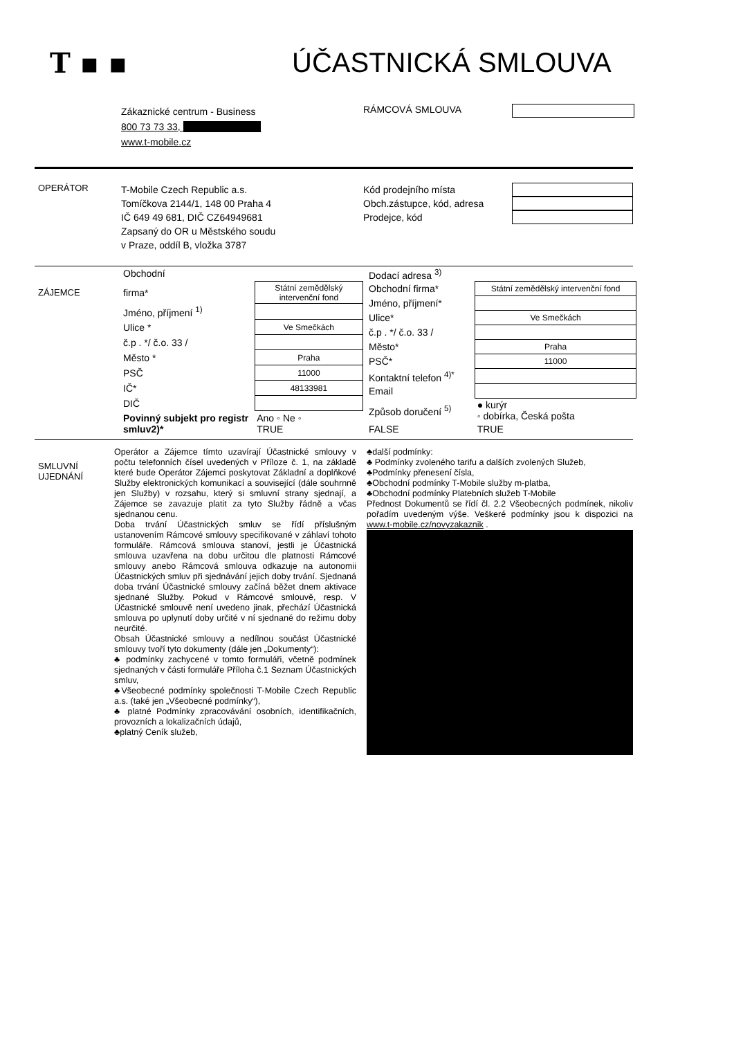T ▪ ▪ ÚČASTNICKÁ SMLOUVA
Zákaznické centrum - Business
800 73 73 33,
www.t-mobile.cz
RÁMCOVÁ SMLOUVA
OPERÁTOR
T-Mobile Czech Republic a.s.
Tomíčkova 2144/1, 148 00 Praha 4
IČ 649 49 681, DIČ CZ64949681
Zapsaný do OR u Městského soudu
v Praze, oddíl B, vložka 3787
Kód prodejního místa
Obch.zástupce, kód, adresa
Prodejce, kód
ZÁJEMCE
| Obchodní | |
| firma* | Státní zemědělský intervenční fond |
| Jméno, příjmení <sup>1)</sup> | |
| Ulice * | Ve Smečkách |
| č.p . */ č.o. 33 / | |
| Město * | Praha |
| PSČ | 11000 |
| IČ* | 48133981 |
| DIČ | |
| Povinný subjekt pro registr smluv2)* | Ano ◦ Ne ◦ TRUE |
| Dodací adresa <sup>3)</sup> | |
| Obchodní firma* | Státní zemědělský intervenční fond |
| Jméno, příjmení* | |
| Ulice* | Ve Smečkách |
| č.p . */ č.o. 33 / | |
| Město* | Praha |
| PSČ* | 11000 |
| Kontaktní telefon <sup>4)*</sup> | |
| Email | |
| Způsob doručení <sup>5)</sup> | ● kurýr ◦ dobírka, Česká pošta |
| FALSE | TRUE |
SMLUVNÍ
UJEDNÁNÍ
Operátor a Zájemce tímto uzavírají Účastnické smlouvy v počtu telefonních čísel uvedených v Příloze č. 1, na základě které bude Operátor Zájemci poskytovat Základní a doplňkové Služby elektronických komunikací a související (dále souhrnně jen Služby) v rozsahu, který si smluvní strany sjednají, a Zájemce se zavazuje platit za tyto Služby řádně a včas sjednanou cenu.
Doba trvání Účastnických smluv se řídí příslušným ustanovením Rámcové smlouvy specifikované v záhlaví tohoto formuláře. Rámcová smlouva stanoví, jestli je Účastnická smlouva uzavřena na dobu určitou dle platnosti Rámcové smlouvy anebo Rámcová smlouva odkazuje na autonomii Účastnických smluv při sjednávání jejich doby trvání. Sjednaná doba trvání Účastnické smlouvy začíná běžet dnem aktivace sjednané Služby. Pokud v Rámcové smlouvě, resp. V Účastnické smlouvě není uvedeno jinak, přechází Účastnická smlouva po uplynutí doby určité v ní sjednané do režimu doby neurčité.
Obsah Účastnické smlouvy a nedílnou součást Účastnické smlouvy tvoří tyto dokumenty (dále jen „Dokumenty“):
♣ podmínky zachycené v tomto formuláři, včetně podmínek sjednaných v části formuláře Příloha č.1 Seznam Účastnických smluv,
♣Všeobecné podmínky společnosti T-Mobile Czech Republic a.s. (také jen „Všeobecné podmínky“),
♣ platné Podmínky zpracovávání osobních, identifikačních, provozních a lokalizačních údajů,
♣platný Ceník služeb,
♣další podmínky:
♣ Podmínky zvoleného tarifu a dalších zvolených Služeb,
♣Podmínky přenesení čísla,
♣Obchodní podmínky T-Mobile služby m-platba,
♣Obchodní podmínky Platebních služeb T-Mobile
Přednost Dokumentů se řídí čl. 2.2 Všeobecných podmínek, nikoliv pořadím uvedeným výše. Veškeré podmínky jsou k dispozici na www.t-mobile.cz/novyzakaznik .